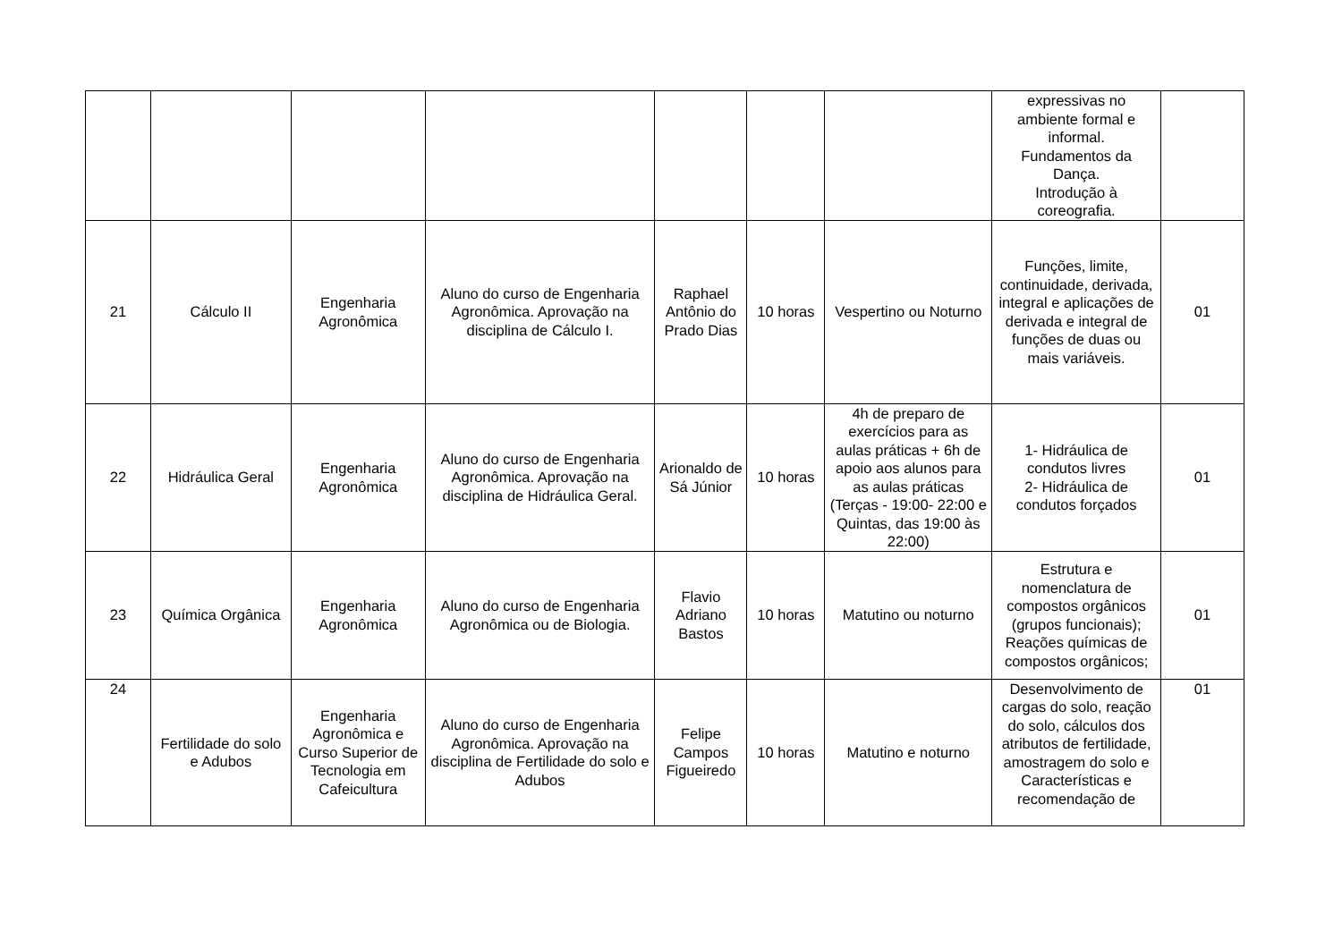| | | | | | | | expressivas no ambiente formal e informal. Fundamentos da Dança. Introdução à coreografia. | |
| 21 | Cálculo II | Engenharia Agronômica | Aluno do curso de Engenharia Agronômica. Aprovação na disciplina de Cálculo I. | Raphael Antônio do Prado Dias | 10 horas | Vespertino ou Noturno | Funções, limite, continuidade, derivada, integral e aplicações de derivada e integral de funções de duas ou mais variáveis. | 01 |
| 22 | Hidráulica Geral | Engenharia Agronômica | Aluno do curso de Engenharia Agronômica. Aprovação na disciplina de Hidráulica Geral. | Arionaldo de Sá Júnior | 10 horas | 4h de preparo de exercícios para as aulas práticas + 6h de apoio aos alunos para as aulas práticas (Terças - 19:00- 22:00 e Quintas, das 19:00 às 22:00) | 1- Hidráulica de condutos livres 2- Hidráulica de condutos forçados | 01 |
| 23 | Química Orgânica | Engenharia Agronômica | Aluno do curso de Engenharia Agronômica ou de Biologia. | Flavio Adriano Bastos | 10 horas | Matutino ou noturno | Estrutura e nomenclatura de compostos orgânicos (grupos funcionais); Reações químicas de compostos orgânicos; | 01 |
| 24 | Fertilidade do solo e Adubos | Engenharia Agronômica e Curso Superior de Tecnologia em Cafeicultura | Aluno do curso de Engenharia Agronômica. Aprovação na disciplina de Fertilidade do solo e Adubos | Felipe Campos Figueiredo | 10 horas | Matutino e noturno | Desenvolvimento de cargas do solo, reação do solo, cálculos dos atributos de fertilidade, amostragem do solo e Características e recomendação de | 01 |